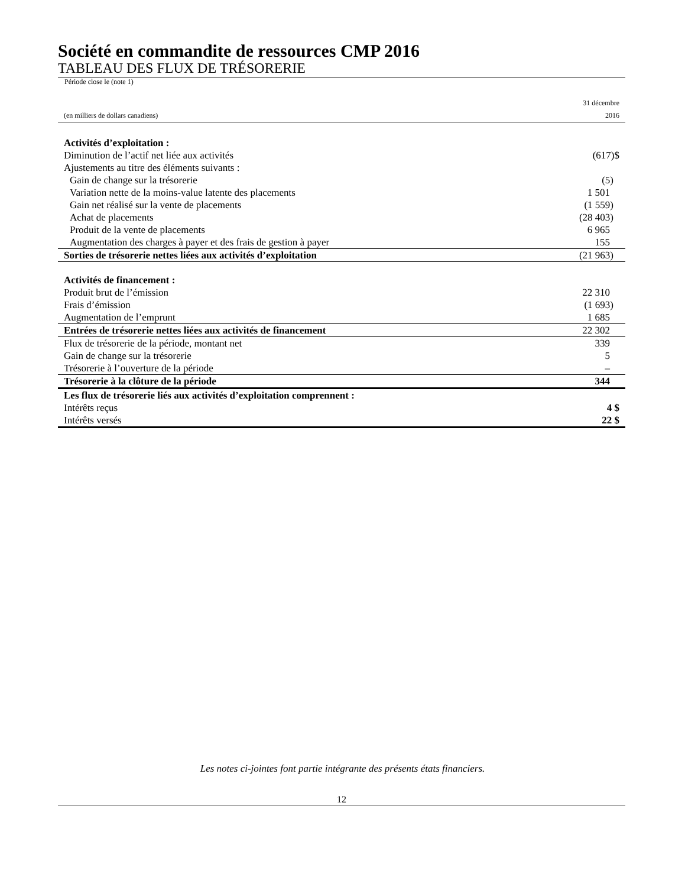Société en commandite de ressources CMP 2016
TABLEAU DES FLUX DE TRÉSORERIE
Période close le (note 1)
| (en milliers de dollars canadiens) | 31 décembre 2016 |
| Activités d’exploitation : | |
| Diminution de l’actif net liée aux activités | (617)$ |
| Ajustements au titre des éléments suivants : | |
| Gain de change sur la trésorerie | (5) |
| Variation nette de la moins-value latente des placements | 1 501 |
| Gain net réalisé sur la vente de placements | (1 559) |
| Achat de placements | (28 403) |
| Produit de la vente de placements | 6 965 |
| Augmentation des charges à payer et des frais de gestion à payer | 155 |
| Sorties de trésorerie nettes liées aux activités d’exploitation | (21 963) |
| Activités de financement : | |
| Produit brut de l’émission | 22 310 |
| Frais d’émission | (1 693) |
| Augmentation de l’emprunt | 1 685 |
| Entrées de trésorerie nettes liées aux activités de financement | 22 302 |
| Flux de trésorerie de la période, montant net | 339 |
| Gain de change sur la trésorerie | 5 |
| Trésorerie à l’ouverture de la période | – |
| Trésorerie à la clôture de la période | 344 |
| Les flux de trésorerie liés aux activités d’exploitation comprennent : | |
| Intérêts reçus | 4 $ |
| Intérêts versés | 22 $ |
Les notes ci-jointes font partie intégrante des présents états financiers.
12